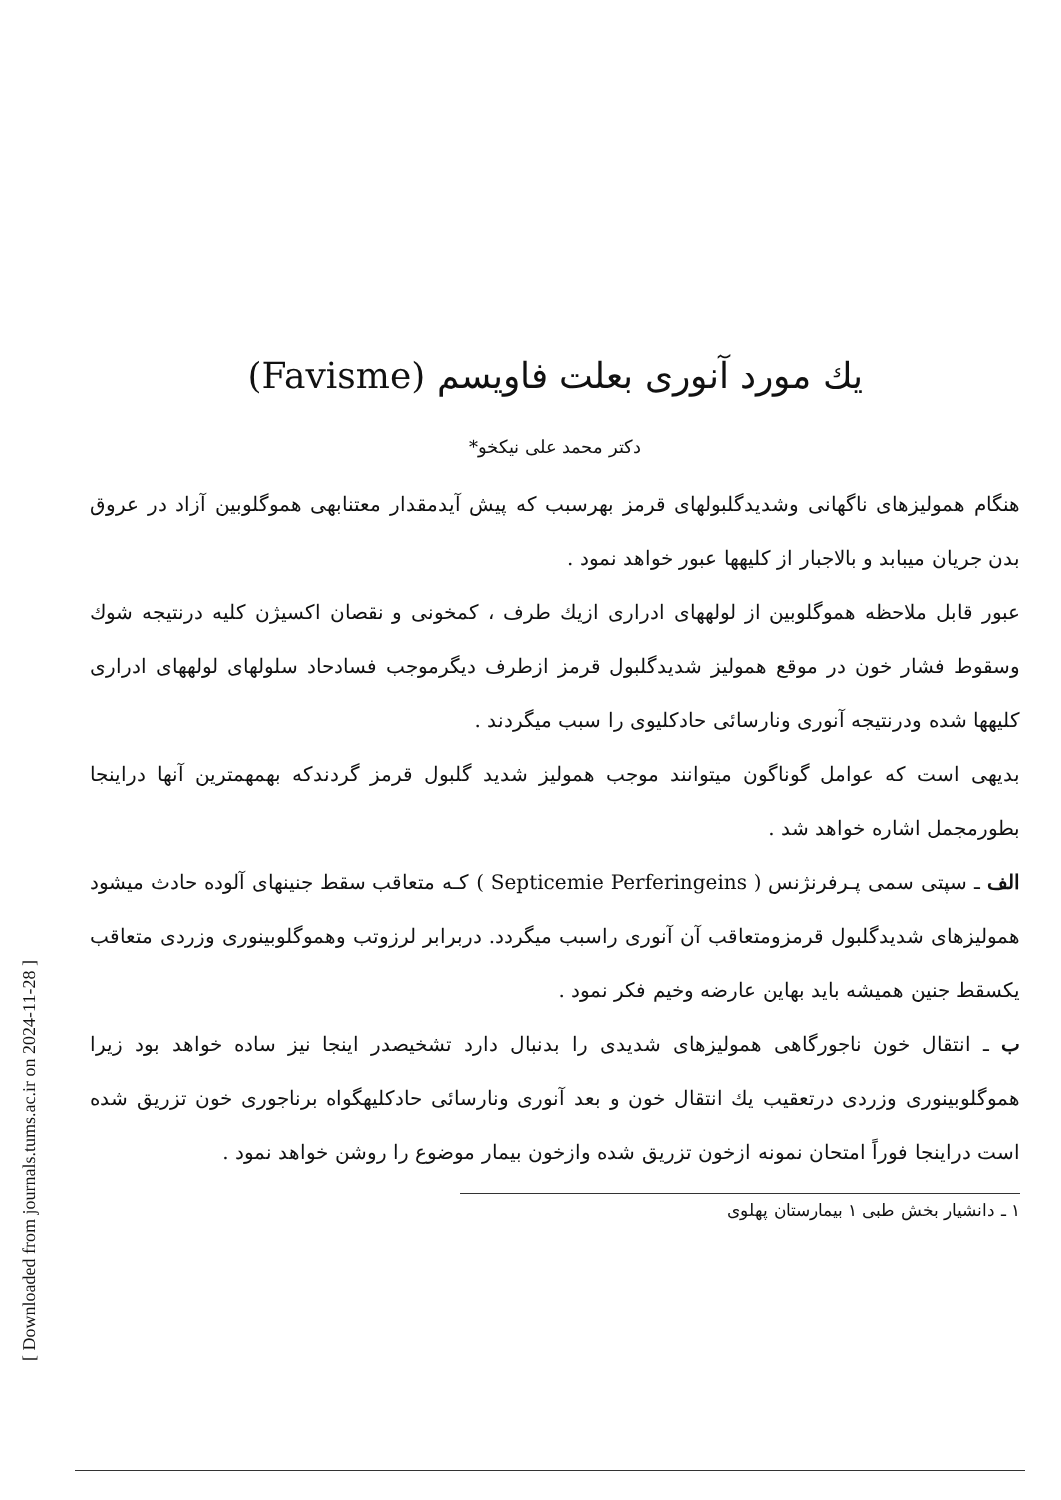[ Downloaded from journals.tums.ac.ir on 2024-11-28 ]
یك مورد آنوری بعلت فاویسم (Favisme)
دکتر محمد علی نیکخو*
هنگام همولیزهای ناگهانی وشدیدگلبولهای قرمز بهرسبب که پیش آیدمقدار معتنابهی هموگلوبین آزاد در عروق بدن جریان میبابد و بالاجبار از کلیهها عبور خواهد نمود .
عبور قابل ملاحظه هموگلوبین از لولههای ادراری ازیك طرف ، کمخونی و نقصان اکسیژن کلیه درنتیجه شوك وسقوط فشار خون در موقع همولیز شدیدگلبول قرمز ازطرف دیگرموجب فسادحاد سلولهای لولههای ادراری کلیهها شده ودرنتیجه آنوری ونارسائی حادکلیوی را سبب میگردند .
بدیهی است که عوامل گوناگون میتوانند موجب همولیز شدید گلبول قرمز گردندکه بهمهمترین آنها دراینجا بطورمجمل اشاره خواهد شد .
الف ـ سپتی سمی پـرفرنژنس ( Septicemie Perferingeins ) کـه متعاقب سقط جنینهای آلوده حادث میشود همولیزهای شدیدگلبول قرمزومتعاقب آن آنوری راسبب میگردد. دربرابر لرزوتب وهموگلوبینوری وزردی متعاقب یكسقط جنین همیشه باید بهاین عارضه وخیم فکر نمود .
ب ـ انتقال خون ناجورگاهی همولیزهای شدیدی را بدنبال دارد تشخیصدر اینجا نیز ساده خواهد بود زیرا هموگلوبینوری وزردی درتعقیب یك انتقال خون و بعد آنوری ونارسائی حادکلیهگواه برناجوری خون تزریق شده است دراینجا فوراً امتحان نمونه ازخون تزریق شده وازخون بیمار موضوع را روشن خواهد نمود .
۱ ـ دانشیار بخش طبی ۱ بیمارستان پهلوی